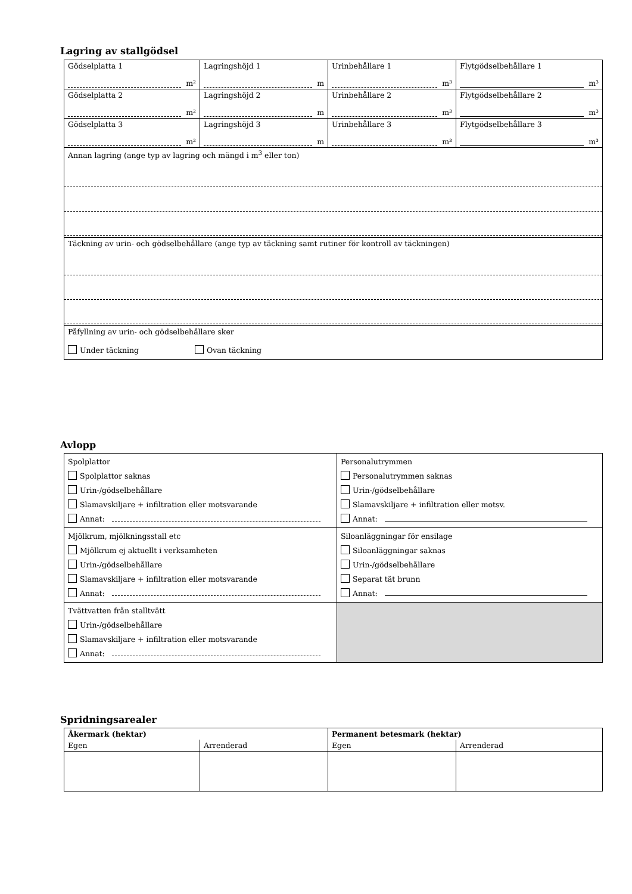Lagring av stallgödsel
| Gödselplatta 1 m² | Lagringshöjd 1 m | Urinbehållare 1 m³ | Flytgödselbehållare 1 m³ |
| Gödselplatta 2 m² | Lagringshöjd 2 m | Urinbehållare 2 m³ | Flytgödselbehållare 2 m³ |
| Gödselplatta 3 m² | Lagringshöjd 3 m | Urinbehållare 3 m³ | Flytgödselbehållare 3 m³ |
| Annan lagring (ange typ av lagring och mängd i m<sup>3</sup> eller ton) | | | |
| Täckning av urin- och gödselbehållare (ange typ av täckning samt rutiner för kontroll av täckningen) | | | |
| Påfyllning av urin- och gödselbehållare sker Under täckning Ovan täckning | | | |
Avlopp
| Spolplattor Spolplattor saknas Urin-/gödselbehållare Slamavskiljare + infiltration eller motsvarande Annat: | Personalutrymmen Personalutrymmen saknas Urin-/gödselbehållare Slamavskiljare + infiltration eller motsv. Annat: |
| Mjölkrum, mjölkningsstall etc Mjölkrum ej aktuellt i verksamheten Urin-/gödselbehållare Slamavskiljare + infiltration eller motsvarande Annat: | Siloanläggningar för ensilage Siloanläggningar saknas Urin-/gödselbehållare Separat tät brunn Annat: |
| Tvättvatten från stalltvätt Urin-/gödselbehållare Slamavskiljare + infiltration eller motsvarande Annat: | |
Spridningsarealer
| Åkermark (hektar) | | Permanent betesmark (hektar) | |
| Egen | Arrenderad | Egen | Arrenderad |